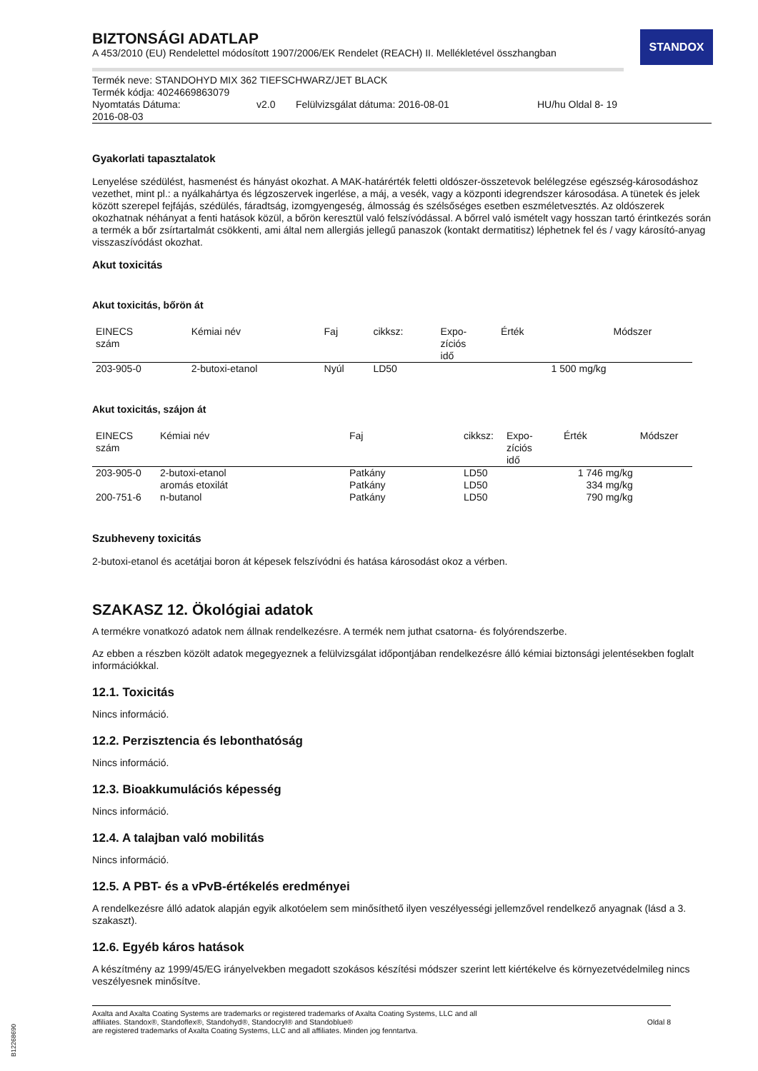STANDOX
BIZTONSÁGI ADATLAP
A 453/2010 (EU) Rendelettel módosított 1907/2006/EK Rendelet (REACH) II. Mellékletével összhangban
| Termék neve: STANDOHYD MIX 362 TIEFSCHWARZ/JET BLACK | | | |
| Termék kódja: 4024669863079 | | | |
| Nyomtatás Dátuma: 2016-08-03 | v2.0 | Felülvizsgálat dátuma: 2016-08-01 | HU/hu Oldal 8- 19 |
Gyakorlati tapasztalatok
Lenyelése szédülést, hasmenést és hányást okozhat. A MAK-határérték feletti oldószer-összetevok belélegzése egészség-károsodáshoz vezethet, mint pl.: a nyálkahártya és légzoszervek ingerlése, a máj, a vesék, vagy a központi idegrendszer károsodása. A tünetek és jelek között szerepel fejfájás, szédülés, fáradtság, izomgyengeség, álmosság és szélsőséges esetben eszméletvesztés. Az oldószerek okozhatnak néhányat a fenti hatások közül, a bőrön keresztül való felszívódással. A bőrrel való ismételt vagy hosszan tartó érintkezés során a termék a bőr zsírtartalmát csökkenti, ami által nem allergiás jellegű panaszok (kontakt dermatitisz) léphetnek fel és / vagy károsító-anyag visszaszívódást okozhat.
Akut toxicitás
Akut toxicitás, bőrön át
| EINECS szám | Kémiai név | Faj | cikksz: | Expo- zíciós idő | Érték | Módszer |
| --- | --- | --- | --- | --- | --- | --- |
| 203-905-0 | 2-butoxi-etanol | Nyúl | LD50 | | 1 500 mg/kg | |
Akut toxicitás, szájon át
| EINECS szám | Kémiai név | Faj | cikksz: | Expo- zíciós idő | Érték | Módszer |
| --- | --- | --- | --- | --- | --- | --- |
| 203-905-0 | 2-butoxi-etanol | Patkány | LD50 | | 1 746 mg/kg | |
| | aromás etoxilát | Patkány | LD50 | | 334 mg/kg | |
| 200-751-6 | n-butanol | Patkány | LD50 | | 790 mg/kg | |
Szubheveny toxicitás
2-butoxi-etanol és acetátjai boron át képesek felszívódni és hatása károsodást okoz a vérben.
SZAKASZ 12. Ökológiai adatok
A termékre vonatkozó adatok nem állnak rendelkezésre. A termék nem juthat csatorna- és folyórendszerbe.
Az ebben a részben közölt adatok megegyeznek a felülvizsgálat időpontjában rendelkezésre álló kémiai biztonsági jelentésekben foglalt információkkal.
12.1. Toxicitás
Nincs információ.
12.2. Perzisztencia és lebonthatóság
Nincs információ.
12.3. Bioakkumulációs képesség
Nincs információ.
12.4. A talajban való mobilitás
Nincs információ.
12.5. A PBT- és a vPvB-értékelés eredményei
A rendelkezésre álló adatok alapján egyik alkotóelem sem minősíthető ilyen veszélyességi jellemzővel rendelkező anyagnak (lásd a 3. szakaszt).
12.6. Egyéb káros hatások
A készítmény az 1999/45/EG irányelvekben megadott szokásos készítési módszer szerint lett kiértékelve és környezetvédelmileg nincs veszélyesnek minősítve.
Axalta and Axalta Coating Systems are trademarks or registered trademarks of Axalta Coating Systems, LLC and all
affiliates. Standox®, Standoflex®, Standohyd®, Standocryl® and Standoblue®
are registered trademarks of Axalta Coating Systems, LLC and all affiliates. Minden jog fenntartva.
Oldal 8
B12268690